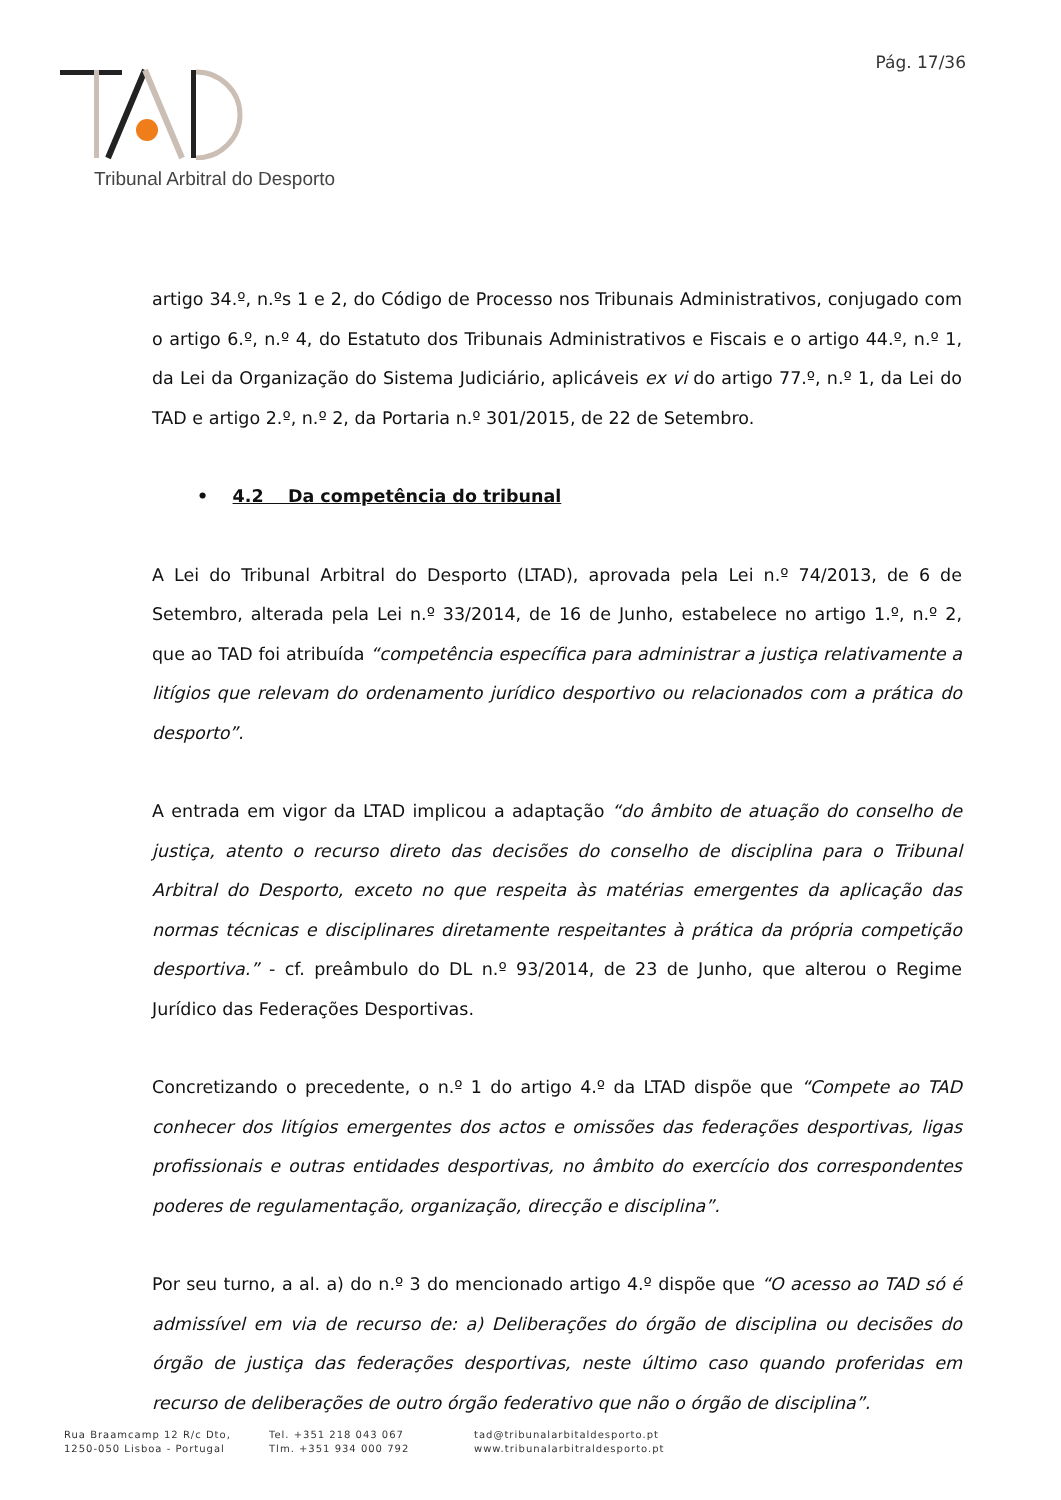Pág. 17/36
Tribunal Arbitral do Desporto
artigo 34.º, n.ºs 1 e 2, do Código de Processo nos Tribunais Administrativos, conjugado com o artigo 6.º, n.º 4, do Estatuto dos Tribunais Administrativos e Fiscais e o artigo 44.º, n.º 1, da Lei da Organização do Sistema Judiciário, aplicáveis ex vi do artigo 77.º, n.º 1, da Lei do TAD e artigo 2.º, n.º 2, da Portaria n.º 301/2015, de 22 de Setembro.
• 4.2 Da competência do tribunal
A Lei do Tribunal Arbitral do Desporto (LTAD), aprovada pela Lei n.º 74/2013, de 6 de Setembro, alterada pela Lei n.º 33/2014, de 16 de Junho, estabelece no artigo 1.º, n.º 2, que ao TAD foi atribuída “competência específica para administrar a justiça relativamente a litígios que relevam do ordenamento jurídico desportivo ou relacionados com a prática do desporto”.
A entrada em vigor da LTAD implicou a adaptação “do âmbito de atuação do conselho de justiça, atento o recurso direto das decisões do conselho de disciplina para o Tribunal Arbitral do Desporto, exceto no que respeita às matérias emergentes da aplicação das normas técnicas e disciplinares diretamente respeitantes à prática da própria competição desportiva.” - cf. preâmbulo do DL n.º 93/2014, de 23 de Junho, que alterou o Regime Jurídico das Federações Desportivas.
Concretizando o precedente, o n.º 1 do artigo 4.º da LTAD dispõe que “Compete ao TAD conhecer dos litígios emergentes dos actos e omissões das federações desportivas, ligas profissionais e outras entidades desportivas, no âmbito do exercício dos correspondentes poderes de regulamentação, organização, direcção e disciplina”.
Por seu turno, a al. a) do n.º 3 do mencionado artigo 4.º dispõe que “O acesso ao TAD só é admissível em via de recurso de: a) Deliberações do órgão de disciplina ou decisões do órgão de justiça das federações desportivas, neste último caso quando proferidas em recurso de deliberações de outro órgão federativo que não o órgão de disciplina”.
Rua Braamcamp 12 R/c Dto,
1250-050 Lisboa - Portugal
Tel. +351 218 043 067
Tlm. +351 934 000 792
tad@tribunalarbitaldesporto.pt
www.tribunalarbitraldesporto.pt